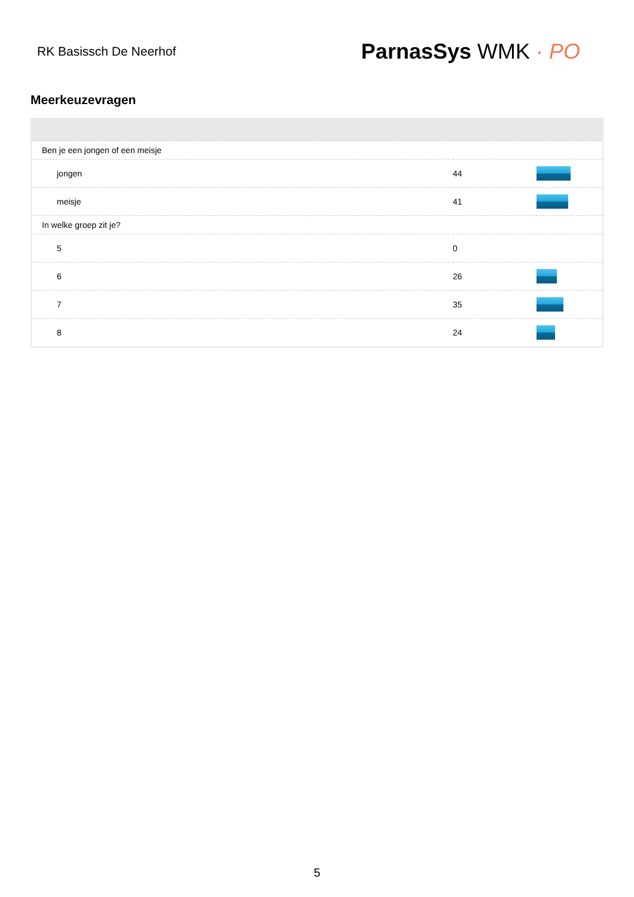RK Basissch De Neerhof
ParnasSys WMK · PO
Meerkeuzevragen
| Ben je een jongen of een meisje | | |
| jongen | 44 | |
| meisje | 41 | |
| In welke groep zit je? | | |
| 5 | 0 | |
| 6 | 26 | |
| 7 | 35 | |
| 8 | 24 | |
5